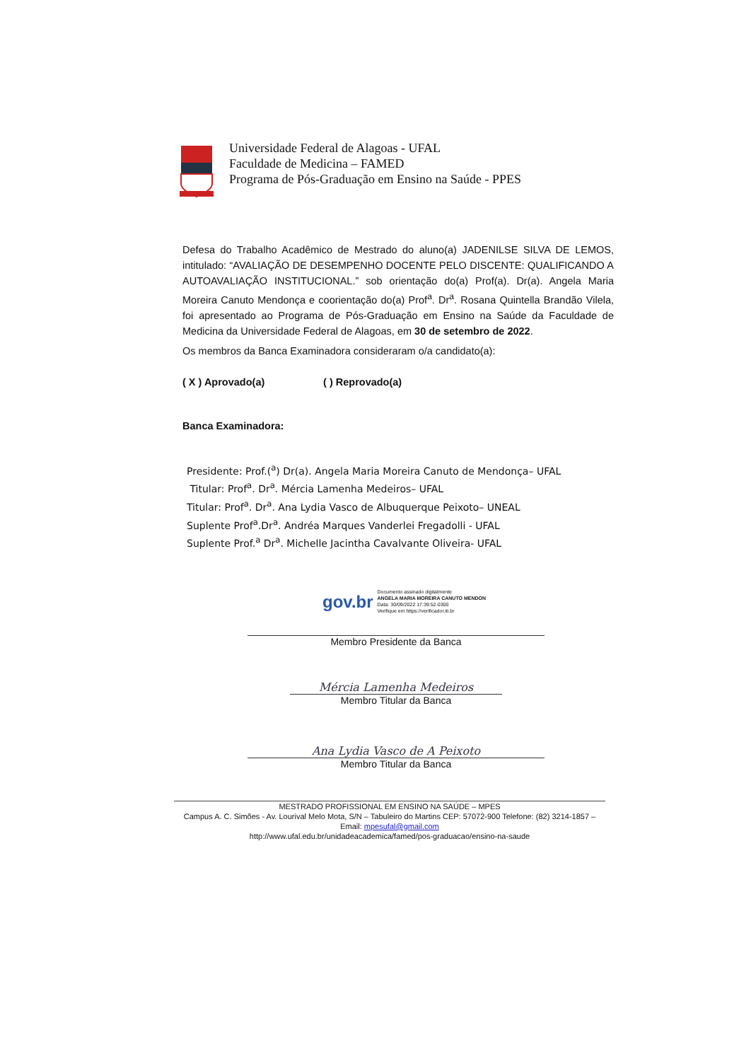Universidade Federal de Alagoas - UFAL
Faculdade de Medicina – FAMED
Programa de Pós-Graduação em Ensino na Saúde - PPES
Defesa do Trabalho Acadêmico de Mestrado do aluno(a) JADENILSE SILVA DE LEMOS, intitulado: “AVALIAÇÃO DE DESEMPENHO DOCENTE PELO DISCENTE: QUALIFICANDO A AUTOAVALIAÇÃO INSTITUCIONAL.” sob orientação do(a) Prof(a). Dr(a). Angela Maria Moreira Canuto Mendonça e coorientação do(a) Prof<sup>a</sup>. Dr<sup>a</sup>. Rosana Quintella Brandão Vilela, foi apresentado ao Programa de Pós-Graduação em Ensino na Saúde da Faculdade de Medicina da Universidade Federal de Alagoas, em 30 de setembro de 2022.
Os membros da Banca Examinadora consideraram o/a candidato(a):
( X ) Aprovado(a) ( ) Reprovado(a)
Banca Examinadora:
Presidente: Prof.(<sup>a</sup>) Dr(a). Angela Maria Moreira Canuto de Mendonça– UFAL
Titular: Prof<sup>a</sup>. Dr<sup>a</sup>. Mércia Lamenha Medeiros– UFAL
Titular: Prof<sup>a</sup>. Dr<sup>a</sup>. Ana Lydia Vasco de Albuquerque Peixoto– UNEAL
Suplente Prof<sup>a</sup>.Dr<sup>a</sup>. Andréa Marques Vanderlei Fregadolli - UFAL
Suplente Prof.<sup>a</sup> Dr<sup>a</sup>. Michelle Jacintha Cavalvante Oliveira- UFAL
gov.br
Documento assinado digitalmente
ANGELA MARIA MOREIRA CANUTO MENDON
Data: 30/09/2022 17:39:52-0300
Verifique em https://verificador.iti.br
Membro Presidente da Banca
Mércia Lamenha Medeiros
Membro Titular da Banca
Ana Lydia Vasco de A Peixoto
Membro Titular da Banca
MESTRADO PROFISSIONAL EM ENSINO NA SAÚDE – MPES
Campus A. C. Simões - Av. Lourival Melo Mota, S/N – Tabuleiro do Martins CEP: 57072-900 Telefone: (82) 3214-1857 – Email: mpesufal@gmail.com
http://www.ufal.edu.br/unidadeacademica/famed/pos-graduacao/ensino-na-saude